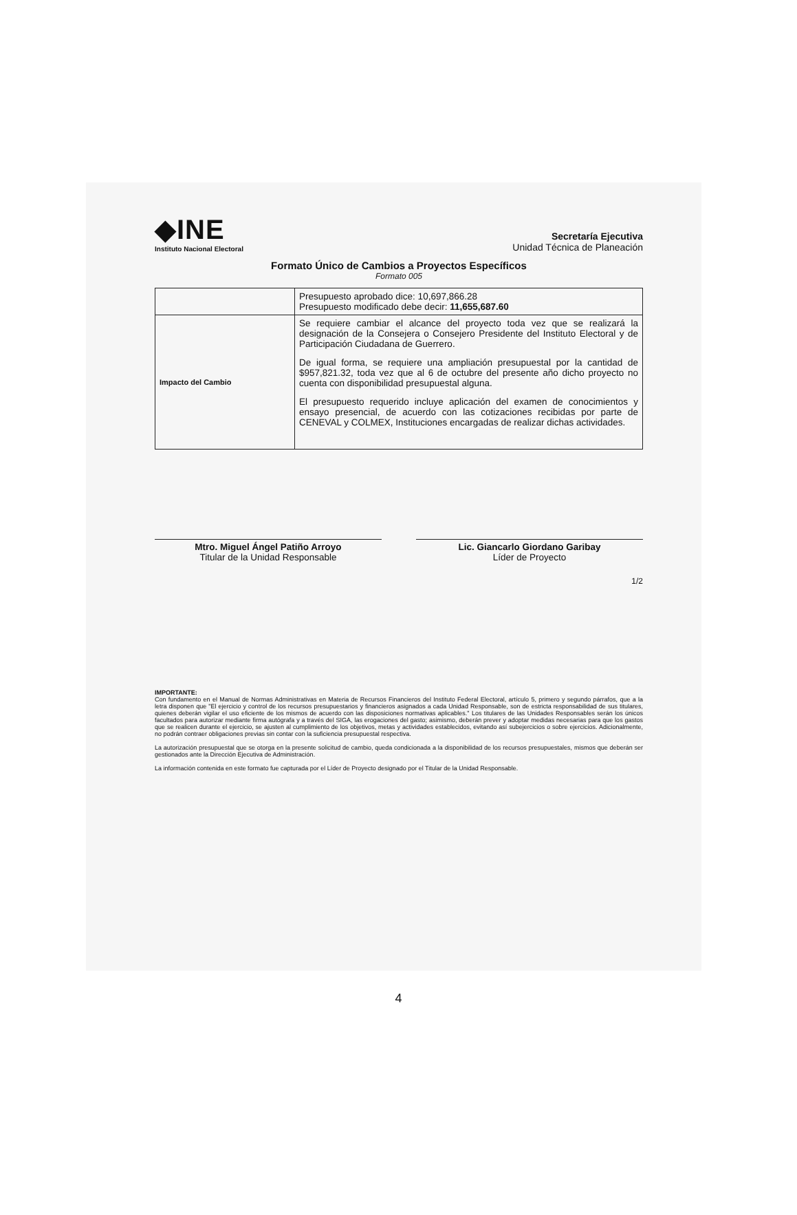◆INE
Instituto Nacional Electoral
Secretaría Ejecutiva
Unidad Técnica de Planeación
Formato Único de Cambios a Proyectos Específicos
Formato 005
| | Presupuesto aprobado dice: 10,697,866.28 Presupuesto modificado debe decir: 11,655,687.60 |
| Impacto del Cambio | Se requiere cambiar el alcance del proyecto toda vez que se realizará la designación de la Consejera o Consejero Presidente del Instituto Electoral y de Participación Ciudadana de Guerrero. De igual forma, se requiere una ampliación presupuestal por la cantidad de $957,821.32, toda vez que al 6 de octubre del presente año dicho proyecto no cuenta con disponibilidad presupuestal alguna. El presupuesto requerido incluye aplicación del examen de conocimientos y ensayo presencial, de acuerdo con las cotizaciones recibidas por parte de CENEVAL y COLMEX, Instituciones encargadas de realizar dichas actividades. |
Mtro. Miguel Ángel Patiño Arroyo
Titular de la Unidad Responsable
Lic. Giancarlo Giordano Garibay
Líder de Proyecto
1/2
IMPORTANTE:
Con fundamento en el Manual de Normas Administrativas en Materia de Recursos Financieros del Instituto Federal Electoral, artículo 5, primero y segundo párrafos, que a la letra disponen que "El ejercicio y control de los recursos presupuestarios y financieros asignados a cada Unidad Responsable, son de estricta responsabilidad de sus titulares, quienes deberán vigilar el uso eficiente de los mismos de acuerdo con las disposiciones normativas aplicables." Los titulares de las Unidades Responsables serán los únicos facultados para autorizar mediante firma autógrafa y a través del SIGA, las erogaciones del gasto; asimismo, deberán prever y adoptar medidas necesarias para que los gastos que se realicen durante el ejercicio, se ajusten al cumplimiento de los objetivos, metas y actividades establecidos, evitando así subejercicios o sobre ejercicios. Adicionalmente, no podrán contraer obligaciones previas sin contar con la suficiencia presupuestal respectiva.
La autorización presupuestal que se otorga en la presente solicitud de cambio, queda condicionada a la disponibilidad de los recursos presupuestales, mismos que deberán ser gestionados ante la Dirección Ejecutiva de Administración.
La información contenida en este formato fue capturada por el Líder de Proyecto designado por el Titular de la Unidad Responsable.
4